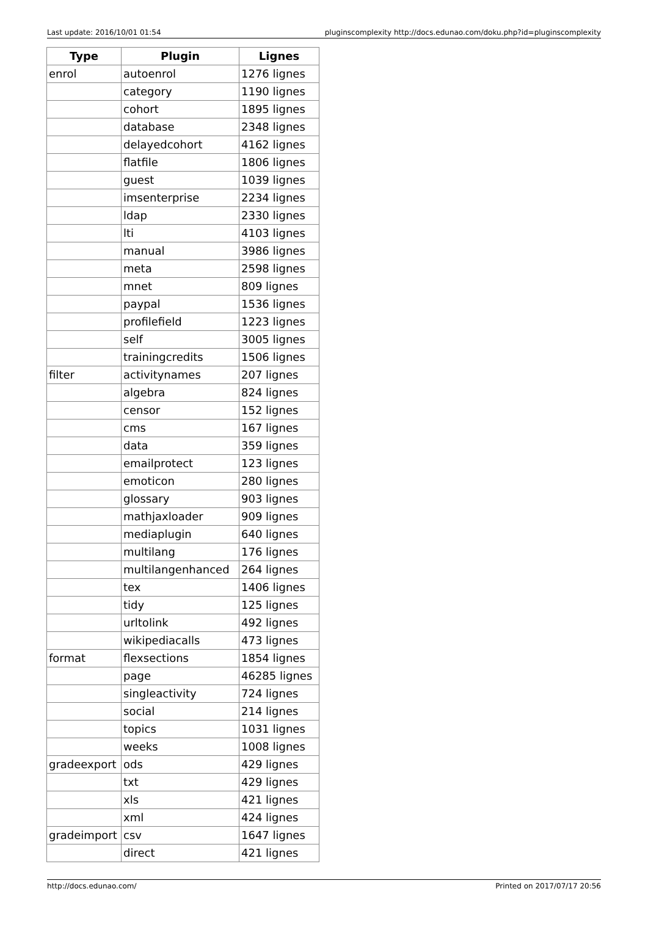Last update: 2016/10/01 01:54 pluginscomplexity http://docs.edunao.com/doku.php?id=pluginscomplexity
| Type | Plugin | Lignes |
| --- | --- | --- |
| enrol | autoenrol | 1276 lignes |
| | category | 1190 lignes |
| | cohort | 1895 lignes |
| | database | 2348 lignes |
| | delayedcohort | 4162 lignes |
| | flatfile | 1806 lignes |
| | guest | 1039 lignes |
| | imsenterprise | 2234 lignes |
| | ldap | 2330 lignes |
| | lti | 4103 lignes |
| | manual | 3986 lignes |
| | meta | 2598 lignes |
| | mnet | 809 lignes |
| | paypal | 1536 lignes |
| | profilefield | 1223 lignes |
| | self | 3005 lignes |
| | trainingcredits | 1506 lignes |
| filter | activitynames | 207 lignes |
| | algebra | 824 lignes |
| | censor | 152 lignes |
| | cms | 167 lignes |
| | data | 359 lignes |
| | emailprotect | 123 lignes |
| | emoticon | 280 lignes |
| | glossary | 903 lignes |
| | mathjaxloader | 909 lignes |
| | mediaplugin | 640 lignes |
| | multilang | 176 lignes |
| | multilangenhanced | 264 lignes |
| | tex | 1406 lignes |
| | tidy | 125 lignes |
| | urltolink | 492 lignes |
| | wikipediacalls | 473 lignes |
| format | flexsections | 1854 lignes |
| | page | 46285 lignes |
| | singleactivity | 724 lignes |
| | social | 214 lignes |
| | topics | 1031 lignes |
| | weeks | 1008 lignes |
| gradeexport | ods | 429 lignes |
| | txt | 429 lignes |
| | xls | 421 lignes |
| | xml | 424 lignes |
| gradeimport | csv | 1647 lignes |
| | direct | 421 lignes |
http://docs.edunao.com/ Printed on 2017/07/17 20:56